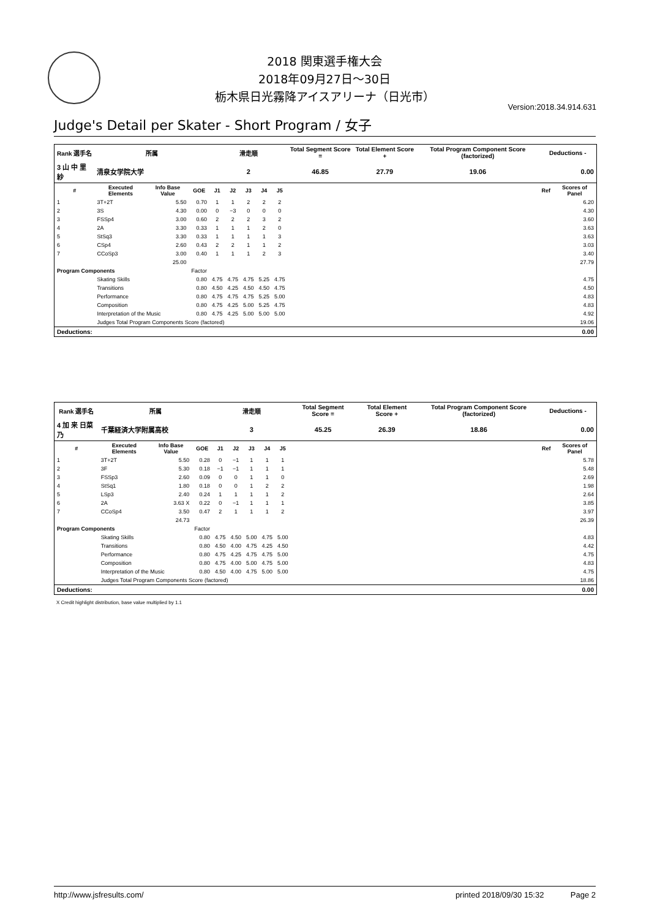2018 関東選手権大会
2018年09月27日～30日
栃木県日光霧降アイスアリーナ（日光市）
Version:2018.34.914.631
Judge's Detail per Skater - Short Program / 女子
| Rank 選手名 | 所属 | | | 滑走順 | | | | | Total Segment Score = | Total Element Score + | Total Program Component Score (factorized) | Deductions - | |
| --- | --- | --- | --- | --- | --- | --- | --- | --- | --- | --- | --- | --- | --- |
| 3 山 中 里 紗 | 清泉女学院大学 | | | 2 | | | | | 46.85 | 27.79 | 19.06 | 0.00 | |
| # | Executed Elements | Info Base Value | GOE | J1 | J2 | J3 | J4 | J5 | | | | Ref | Scores of Panel |
| 1 | 3T+2T | 5.50 | 0.70 | 1 | 1 | 2 | 2 | 2 | | | | | 6.20 |
| 2 | 3S | 4.30 | 0.00 | 0 | −3 | 0 | 0 | 0 | | | | | 4.30 |
| 3 | FSSp4 | 3.00 | 0.60 | 2 | 2 | 2 | 3 | 2 | | | | | 3.60 |
| 4 | 2A | 3.30 | 0.33 | 1 | 1 | 1 | 2 | 0 | | | | | 3.63 |
| 5 | StSq3 | 3.30 | 0.33 | 1 | 1 | 1 | 1 | 3 | | | | | 3.63 |
| 6 | CSp4 | 2.60 | 0.43 | 2 | 2 | 1 | 1 | 2 | | | | | 3.03 |
| 7 | CCoSp3 | 3.00 | 0.40 | 1 | 1 | 1 | 2 | 3 | | | | | 3.40 |
| | | 25.00 | | | | | | | | | | | 27.79 |
| Program Components | | | Factor | | | | | | | | | | |
| | Skating Skills | | 0.80 | 4.75 | 4.75 | 4.75 | 5.25 | 4.75 | | | | | 4.75 |
| | Transitions | | 0.80 | 4.50 | 4.25 | 4.50 | 4.50 | 4.75 | | | | | 4.50 |
| | Performance | | 0.80 | 4.75 | 4.75 | 4.75 | 5.25 | 5.00 | | | | | 4.83 |
| | Composition | | 0.80 | 4.75 | 4.25 | 5.00 | 5.25 | 4.75 | | | | | 4.83 |
| | Interpretation of the Music | | 0.80 | 4.75 | 4.25 | 5.00 | 5.00 | 5.00 | | | | | 4.92 |
| | Judges Total Program Components Score (factored) | | | | | | | | | | | | 19.06 |
| Deductions: | | | | | | | | | | | | | 0.00 |
| Rank 選手名 | 所属 | | | 滑走順 | | | | | Total Segment Score = | Total Element Score + | Total Program Component Score (factorized) | Deductions - | |
| --- | --- | --- | --- | --- | --- | --- | --- | --- | --- | --- | --- | --- | --- |
| 4 加 来 日菜乃 | 千葉経済大学附属高校 | | | 3 | | | | | 45.25 | 26.39 | 18.86 | 0.00 | |
| # | Executed Elements | Info Base Value | GOE | J1 | J2 | J3 | J4 | J5 | | | | Ref | Scores of Panel |
| 1 | 3T+2T | 5.50 | 0.28 | 0 | −1 | 1 | 1 | 1 | | | | | 5.78 |
| 2 | 3F | 5.30 | 0.18 | −1 | −1 | 1 | 1 | 1 | | | | | 5.48 |
| 3 | FSSp3 | 2.60 | 0.09 | 0 | 0 | 1 | 1 | 0 | | | | | 2.69 |
| 4 | StSq1 | 1.80 | 0.18 | 0 | 0 | 1 | 2 | 2 | | | | | 1.98 |
| 5 | LSp3 | 2.40 | 0.24 | 1 | 1 | 1 | 1 | 2 | | | | | 2.64 |
| 6 | 2A | 3.63 X | 0.22 | 0 | −1 | 1 | 1 | 1 | | | | | 3.85 |
| 7 | CCoSp4 | 3.50 | 0.47 | 2 | 1 | 1 | 1 | 2 | | | | | 3.97 |
| | | 24.73 | | | | | | | | | | | 26.39 |
| Program Components | | | Factor | | | | | | | | | | |
| | Skating Skills | | 0.80 | 4.75 | 4.50 | 5.00 | 4.75 | 5.00 | | | | | 4.83 |
| | Transitions | | 0.80 | 4.50 | 4.00 | 4.75 | 4.25 | 4.50 | | | | | 4.42 |
| | Performance | | 0.80 | 4.75 | 4.25 | 4.75 | 4.75 | 5.00 | | | | | 4.75 |
| | Composition | | 0.80 | 4.75 | 4.00 | 5.00 | 4.75 | 5.00 | | | | | 4.83 |
| | Interpretation of the Music | | 0.80 | 4.50 | 4.00 | 4.75 | 5.00 | 5.00 | | | | | 4.75 |
| | Judges Total Program Components Score (factored) | | | | | | | | | | | | 18.86 |
| Deductions: | | | | | | | | | | | | | 0.00 |
X Credit highlight distribution, base value multiplied by 1.1
http://www.jsfresults.com/ printed 2018/09/30 15:32 Page 2